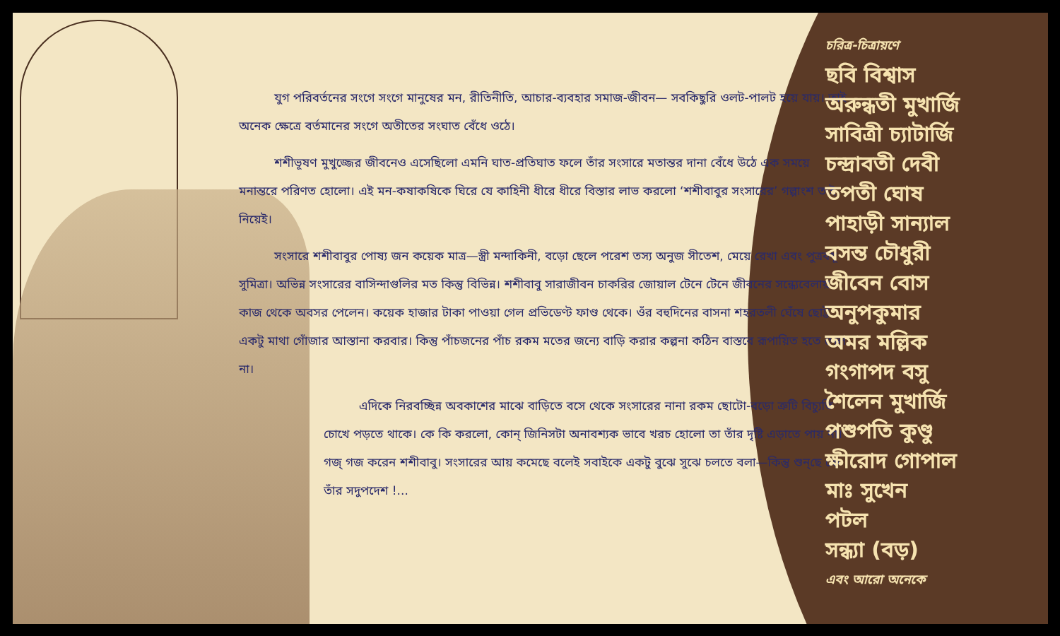যুগ পরিবর্তনের সংগে সংগে মানুষের মন, রীতিনীতি, আচার-ব্যবহার সমাজ-জীবন— সবকিছুরি ওলট-পালট হয়ে যায়। তাই অনেক ক্ষেত্রে বর্তমানের সংগে অতীতের সংঘাত বেঁধে ওঠে।
শশীভূষণ মুখুজ্জের জীবনেও এসেছিলো এমনি ঘাত-প্রতিঘাত ফলে তাঁর সংসারে মতান্তর দানা বেঁধে উঠে এক সময়ে মনান্তরে পরিণত হোলো। এই মন-কষাকষিকে ঘিরে যে কাহিনী ধীরে ধীরে বিস্তার লাভ করলো ‘শশীবাবুর সংসারের’ গল্পাংশ তাই নিয়েই।
সংসারে শশীবাবুর পোষ্য জন কয়েক মাত্র—স্ত্রী মন্দাকিনী, বড়ো ছেলে পরেশ তস্য অনুজ সীতেশ, মেয়ে রেখা এবং পুত্রবধূ সুমিত্রা। অভিন্ন সংসারের বাসিন্দাগুলির মত কিন্তু বিভিন্ন। শশীবাবু সারাজীবন চাকরির জোয়াল টেনে টেনে জীবনের সন্ধ্যেবেলায় কাজ থেকে অবসর পেলেন। কয়েক হাজার টাকা পাওয়া গেল প্রভিডেণ্ট ফাণ্ড থেকে। ওঁর বহুদিনের বাসনা শহরতলী ঘেঁষে ছোট্ট একটু মাথা গোঁজার আস্তানা করবার। কিন্তু পাঁচজনের পাঁচ রকম মতের জন্যে বাড়ি করার কল্পনা কঠিন বাস্তবে রূপায়িত হতে পেল না।
এদিকে নিরবচ্ছিন্ন অবকাশের মাঝে বাড়িতে বসে থেকে সংসারের নানা রকম ছোটো-বড়ো ত্রুটি বিচ্যুতি চোখে পড়তে থাকে। কে কি করলো, কোন্ জিনিসটা অনাবশ্যক ভাবে খরচ হোলো তা তাঁর দৃষ্টি এড়াতে পায় না। গজ্ গজ করেন শশীবাবু। সংসারের আয় কমেছে বলেই সবাইকে একটু বুঝে সুঝে চলতে বলা—কিন্তু শুন্‌ছে কে তাঁর সদুপদেশ !...
চরিত্র-চিত্রায়ণে
ছবি বিশ্বাস
অরুন্ধতী মুখার্জি
সাবিত্রী চ্যাটার্জি
চন্দ্রাবতী দেবী
তপতী ঘোষ
পাহাড়ী সান্যাল
বসন্ত চৌধুরী
জীবেন বোস
অনুপকুমার
অমর মল্লিক
গংগাপদ বসু
শৈলেন মুখার্জি
পশুপতি কুণ্ডু
ক্ষীরোদ গোপাল
মাঃ সুখেন
পটল
সন্ধ্যা (বড়)
এবং আরো অনেকে